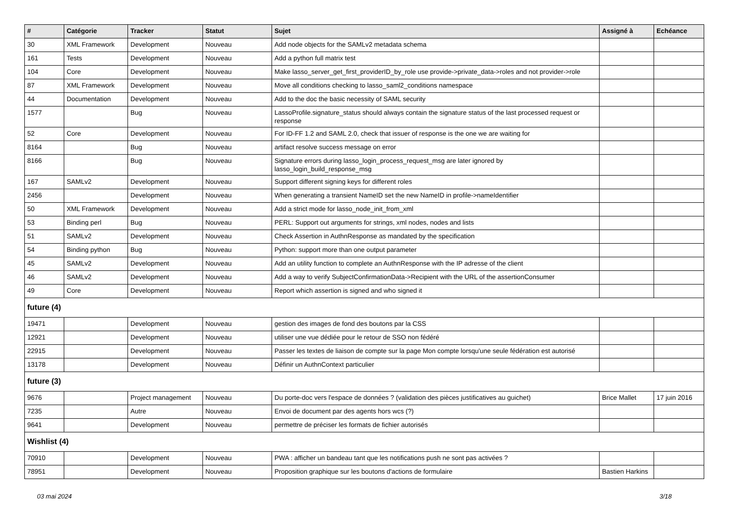| # | Catégorie | Tracker | Statut | Sujet | Assigné à | Echéance |
| --- | --- | --- | --- | --- | --- | --- |
| 30 | XML Framework | Development | Nouveau | Add node objects for the SAMLv2 metadata schema | | |
| 161 | Tests | Development | Nouveau | Add a python full matrix test | | |
| 104 | Core | Development | Nouveau | Make lasso_server_get_first_providerID_by_role use provide->private_data->roles and not provider->role | | |
| 87 | XML Framework | Development | Nouveau | Move all conditions checking to lasso_saml2_conditions namespace | | |
| 44 | Documentation | Development | Nouveau | Add to the doc the basic necessity of SAML security | | |
| 1577 | | Bug | Nouveau | LassoProfile.signature_status should always contain the signature status of the last processed request or response | | |
| 52 | Core | Development | Nouveau | For ID-FF 1.2 and SAML 2.0, check that issuer of response is the one we are waiting for | | |
| 8164 | | Bug | Nouveau | artifact resolve success message on error | | |
| 8166 | | Bug | Nouveau | Signature errors during lasso_login_process_request_msg are later ignored by lasso_login_build_response_msg | | |
| 167 | SAMLv2 | Development | Nouveau | Support different signing keys for different roles | | |
| 2456 | | Development | Nouveau | When generating a transient NameID set the new NameID in profile->nameIdentifier | | |
| 50 | XML Framework | Development | Nouveau | Add a strict mode for lasso_node_init_from_xml | | |
| 53 | Binding perl | Bug | Nouveau | PERL: Support out arguments for strings, xml nodes, nodes and lists | | |
| 51 | SAMLv2 | Development | Nouveau | Check Assertion in AuthnResponse as mandated by the specification | | |
| 54 | Binding python | Bug | Nouveau | Python: support more than one output parameter | | |
| 45 | SAMLv2 | Development | Nouveau | Add an utility function to complete an AuthnResponse with the IP adresse of the client | | |
| 46 | SAMLv2 | Development | Nouveau | Add a way to verify SubjectConfirmationData->Recipient with the URL of the assertionConsumer | | |
| 49 | Core | Development | Nouveau | Report which assertion is signed and who signed it | | |
| future (4) | | | | | | |
| 19471 | | Development | Nouveau | gestion des images de fond des boutons par la CSS | | |
| 12921 | | Development | Nouveau | utiliser une vue dédiée pour le retour de SSO non fédéré | | |
| 22915 | | Development | Nouveau | Passer les textes de liaison de compte sur la page Mon compte lorsqu'une seule fédération est autorisé | | |
| 13178 | | Development | Nouveau | Définir un AuthnContext particulier | | |
| future (3) | | | | | | |
| 9676 | | Project management | Nouveau | Du porte-doc vers l'espace de données ? (validation des pièces justificatives au guichet) | Brice Mallet | 17 juin 2016 |
| 7235 | | Autre | Nouveau | Envoi de document par des agents hors wcs (?) | | |
| 9641 | | Development | Nouveau | permettre de préciser les formats de fichier autorisés | | |
| Wishlist (4) | | | | | | |
| 70910 | | Development | Nouveau | PWA : afficher un bandeau tant que les notifications push ne sont pas activées ? | | |
| 78951 | | Development | Nouveau | Proposition graphique sur les boutons d'actions de formulaire | Bastien Harkins | |
03 mai 2024 3/18